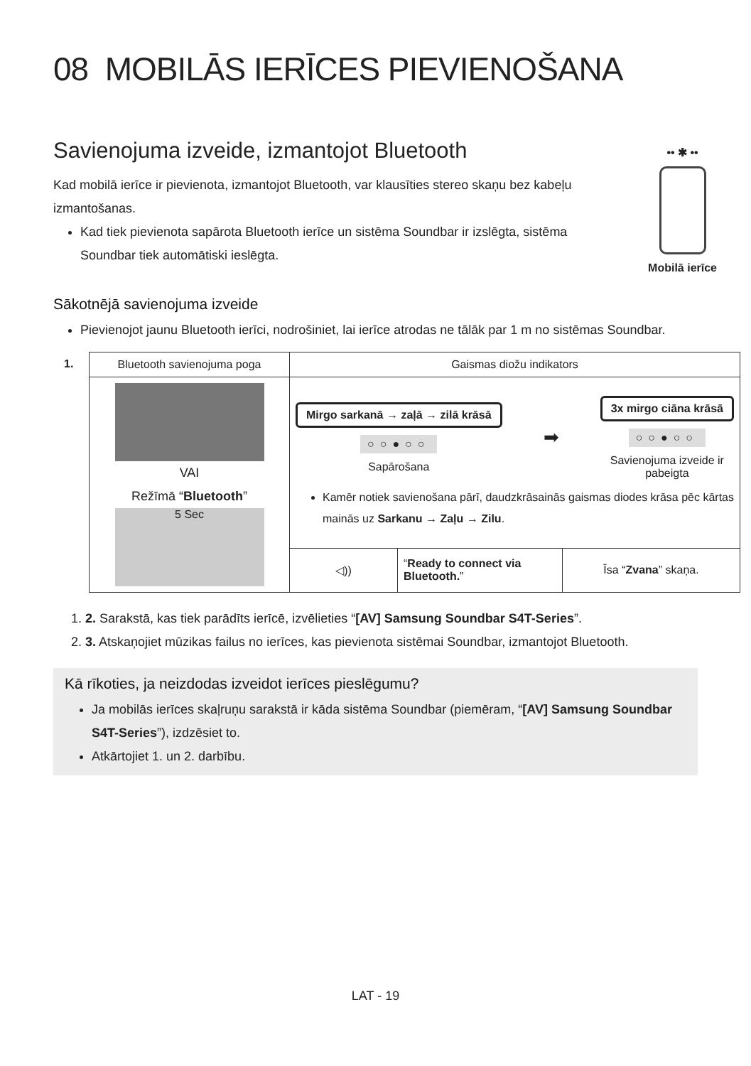08 MOBILĀS IERĪCES PIEVIENOŠANA
Savienojuma izveide, izmantojot Bluetooth
•• ✱ ••
Mobilā ierīce
Kad mobilā ierīce ir pievienota, izmantojot Bluetooth, var klausīties stereo skaņu bez kabeļu izmantošanas.
Kad tiek pievienota sapārota Bluetooth ierīce un sistēma Soundbar ir izslēgta, sistēma Soundbar tiek automātiski ieslēgta.
Sākotnējā savienojuma izveide
Pievienojot jaunu Bluetooth ierīci, nodrošiniet, lai ierīce atrodas ne tālāk par 1 m no sistēmas Soundbar.
1.
| Bluetooth savienojuma poga | Gaismas diožu indikators | | |
| --- | --- | --- | --- |
| VAI Režīmā “ Bluetooth ” 5 Sec | Mirgo sarkanā → zaļā → zilā krāsā ○○●○○ Sapārošana ➡ 3x mirgo ciāna krāsā ○○●○○ Savienojuma izveide ir pabeigta Kamēr notiek savienošana pārī, daudzkrāsainās gaismas diodes krāsa pēc kārtas mainās uz Sarkanu → Zaļu → Zilu . | | |
| | ◁)) | “ Ready to connect via Bluetooth. ” | Īsa “ Zvana ” skaņa. |
1. 2. Sarakstā, kas tiek parādīts ierīcē, izvēlieties “[AV] Samsung Soundbar S4T-Series”.
2. 3. Atskaņojiet mūzikas failus no ierīces, kas pievienota sistēmai Soundbar, izmantojot Bluetooth.
Kā rīkoties, ja neizdodas izveidot ierīces pieslēgumu?
Ja mobilās ierīces skaļruņu sarakstā ir kāda sistēma Soundbar (piemēram, “[AV] Samsung Soundbar S4T-Series”), izdzēsiet to.
Atkārtojiet 1. un 2. darbību.
LAT - 19